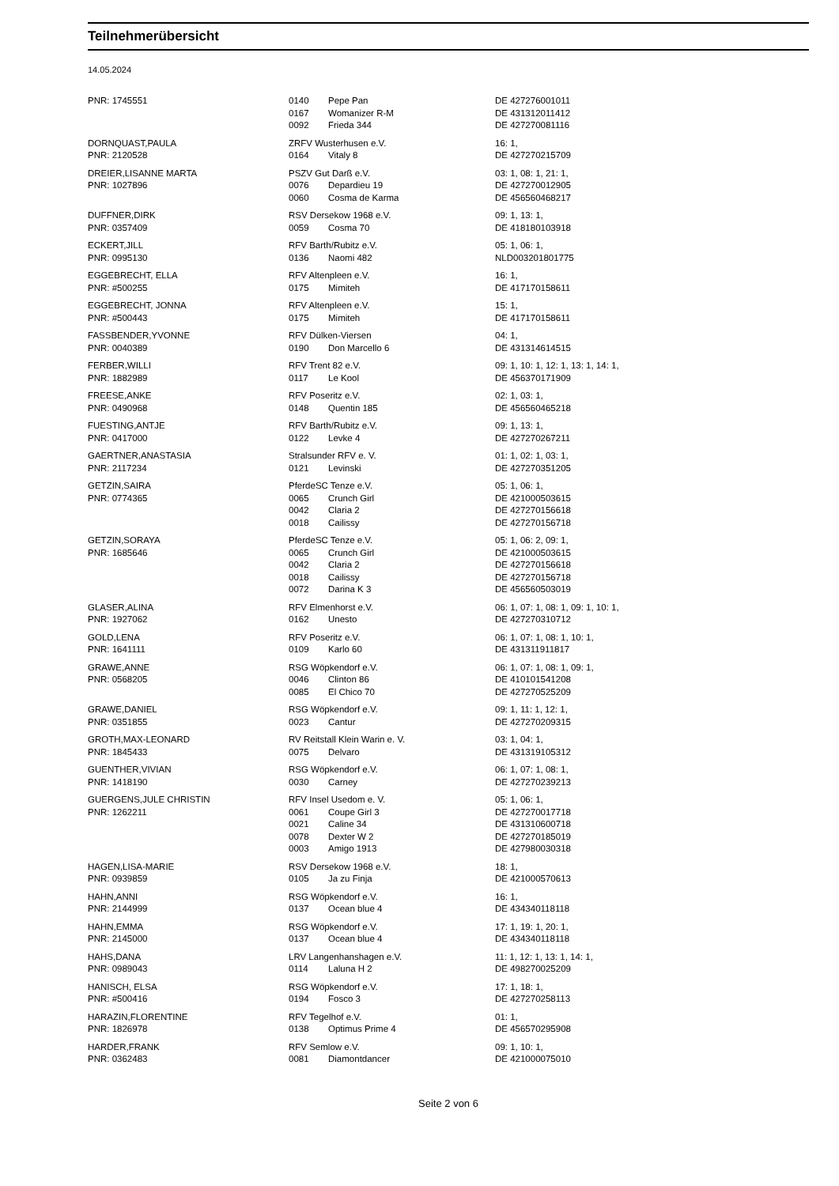Teilnehmerübersicht
14.05.2024
| PNR: 1745551 | 0140 | Pepe Pan | DE 427276001011 |
| | 0167 | Womanizer R-M | DE 431312011412 |
| | 0092 | Frieda 344 | DE 427270081116 |
| DORNQUAST,PAULA | ZRFV Wusterhusen e.V. | | 16: 1, |
| PNR: 2120528 | 0164 | Vitaly 8 | DE 427270215709 |
| DREIER,LISANNE MARTA | PSZV Gut Darß e.V. | | 03: 1, 08: 1, 21: 1, |
| PNR: 1027896 | 0076 | Depardieu 19 | DE 427270012905 |
| | 0060 | Cosma de Karma | DE 456560468217 |
| DUFFNER,DIRK | RSV Dersekow 1968 e.V. | | 09: 1, 13: 1, |
| PNR: 0357409 | 0059 | Cosma 70 | DE 418180103918 |
| ECKERT,JILL | RFV Barth/Rubitz e.V. | | 05: 1, 06: 1, |
| PNR: 0995130 | 0136 | Naomi 482 | NLD003201801775 |
| EGGEBRECHT, ELLA | RFV Altenpleen e.V. | | 16: 1, |
| PNR: #500255 | 0175 | Mimiteh | DE 417170158611 |
| EGGEBRECHT, JONNA | RFV Altenpleen e.V. | | 15: 1, |
| PNR: #500443 | 0175 | Mimiteh | DE 417170158611 |
| FASSBENDER,YVONNE | RFV Dülken-Viersen | | 04: 1, |
| PNR: 0040389 | 0190 | Don Marcello 6 | DE 431314614515 |
| FERBER,WILLI | RFV Trent 82 e.V. | | 09: 1, 10: 1, 12: 1, 13: 1, 14: 1, |
| PNR: 1882989 | 0117 | Le Kool | DE 456370171909 |
| FREESE,ANKE | RFV Poseritz e.V. | | 02: 1, 03: 1, |
| PNR: 0490968 | 0148 | Quentin 185 | DE 456560465218 |
| FUESTING,ANTJE | RFV Barth/Rubitz e.V. | | 09: 1, 13: 1, |
| PNR: 0417000 | 0122 | Levke 4 | DE 427270267211 |
| GAERTNER,ANASTASIA | Stralsunder RFV e. V. | | 01: 1, 02: 1, 03: 1, |
| PNR: 2117234 | 0121 | Levinski | DE 427270351205 |
| GETZIN,SAIRA | PferdeSC Tenze e.V. | | 05: 1, 06: 1, |
| PNR: 0774365 | 0065 | Crunch Girl | DE 421000503615 |
| | 0042 | Claria 2 | DE 427270156618 |
| | 0018 | Cailissy | DE 427270156718 |
| GETZIN,SORAYA | PferdeSC Tenze e.V. | | 05: 1, 06: 2, 09: 1, |
| PNR: 1685646 | 0065 | Crunch Girl | DE 421000503615 |
| | 0042 | Claria 2 | DE 427270156618 |
| | 0018 | Cailissy | DE 427270156718 |
| | 0072 | Darina K 3 | DE 456560503019 |
| GLASER,ALINA | RFV Elmenhorst e.V. | | 06: 1, 07: 1, 08: 1, 09: 1, 10: 1, |
| PNR: 1927062 | 0162 | Unesto | DE 427270310712 |
| GOLD,LENA | RFV Poseritz e.V. | | 06: 1, 07: 1, 08: 1, 10: 1, |
| PNR: 1641111 | 0109 | Karlo 60 | DE 431311911817 |
| GRAWE,ANNE | RSG Wöpkendorf e.V. | | 06: 1, 07: 1, 08: 1, 09: 1, |
| PNR: 0568205 | 0046 | Clinton 86 | DE 410101541208 |
| | 0085 | El Chico 70 | DE 427270525209 |
| GRAWE,DANIEL | RSG Wöpkendorf e.V. | | 09: 1, 11: 1, 12: 1, |
| PNR: 0351855 | 0023 | Cantur | DE 427270209315 |
| GROTH,MAX-LEONARD | RV Reitstall Klein Warin e. V. | | 03: 1, 04: 1, |
| PNR: 1845433 | 0075 | Delvaro | DE 431319105312 |
| GUENTHER,VIVIAN | RSG Wöpkendorf e.V. | | 06: 1, 07: 1, 08: 1, |
| PNR: 1418190 | 0030 | Carney | DE 427270239213 |
| GUERGENS,JULE CHRISTIN | RFV Insel Usedom e. V. | | 05: 1, 06: 1, |
| PNR: 1262211 | 0061 | Coupe Girl 3 | DE 427270017718 |
| | 0021 | Caline 34 | DE 431310600718 |
| | 0078 | Dexter W 2 | DE 427270185019 |
| | 0003 | Amigo 1913 | DE 427980030318 |
| HAGEN,LISA-MARIE | RSV Dersekow 1968 e.V. | | 18: 1, |
| PNR: 0939859 | 0105 | Ja zu Finja | DE 421000570613 |
| HAHN,ANNI | RSG Wöpkendorf e.V. | | 16: 1, |
| PNR: 2144999 | 0137 | Ocean blue 4 | DE 434340118118 |
| HAHN,EMMA | RSG Wöpkendorf e.V. | | 17: 1, 19: 1, 20: 1, |
| PNR: 2145000 | 0137 | Ocean blue 4 | DE 434340118118 |
| HAHS,DANA | LRV Langenhanshagen e.V. | | 11: 1, 12: 1, 13: 1, 14: 1, |
| PNR: 0989043 | 0114 | Laluna H 2 | DE 498270025209 |
| HANISCH, ELSA | RSG Wöpkendorf e.V. | | 17: 1, 18: 1, |
| PNR: #500416 | 0194 | Fosco 3 | DE 427270258113 |
| HARAZIN,FLORENTINE | RFV Tegelhof e.V. | | 01: 1, |
| PNR: 1826978 | 0138 | Optimus Prime 4 | DE 456570295908 |
| HARDER,FRANK | RFV Semlow e.V. | | 09: 1, 10: 1, |
| PNR: 0362483 | 0081 | Diamontdancer | DE 421000075010 |
Seite 2 von 6